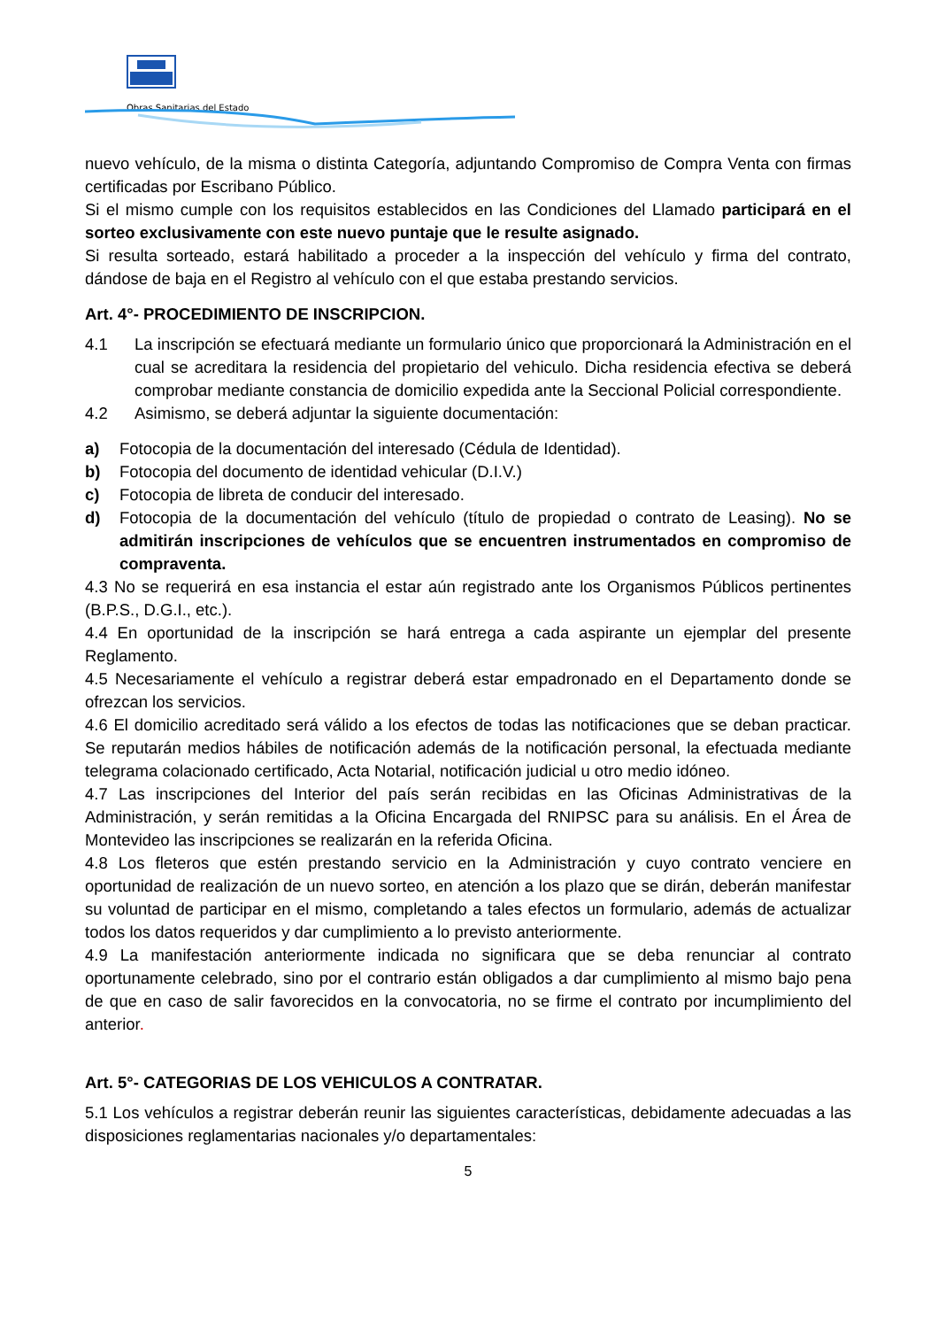Obras Sanitarias del Estado
nuevo vehículo, de la misma o distinta Categoría, adjuntando Compromiso de Compra Venta con firmas certificadas por Escribano Público.
Si el mismo cumple con los requisitos establecidos en las Condiciones del Llamado participará en el sorteo exclusivamente con este nuevo puntaje que le resulte asignado.
Si resulta sorteado, estará habilitado a proceder a la inspección del vehículo y firma del contrato, dándose de baja en el Registro al vehículo con el que estaba prestando servicios.
Art. 4°- PROCEDIMIENTO DE INSCRIPCION.
4.1 La inscripción se efectuará mediante un formulario único que proporcionará la Administración en el cual se acreditara la residencia del propietario del vehiculo. Dicha residencia efectiva se deberá comprobar mediante constancia de domicilio expedida ante la Seccional Policial correspondiente.
4.2 Asimismo, se deberá adjuntar la siguiente documentación:
a) Fotocopia de la documentación del interesado (Cédula de Identidad).
b) Fotocopia del documento de identidad vehicular (D.I.V.)
c) Fotocopia de libreta de conducir del interesado.
d) Fotocopia de la documentación del vehículo (título de propiedad o contrato de Leasing). No se admitirán inscripciones de vehículos que se encuentren instrumentados en compromiso de compraventa.
4.3 No se requerirá en esa instancia el estar aún registrado ante los Organismos Públicos pertinentes (B.P.S., D.G.I., etc.).
4.4 En oportunidad de la inscripción se hará entrega a cada aspirante un ejemplar del presente Reglamento.
4.5 Necesariamente el vehículo a registrar deberá estar empadronado en el Departamento donde se ofrezcan los servicios.
4.6 El domicilio acreditado será válido a los efectos de todas las notificaciones que se deban practicar. Se reputarán medios hábiles de notificación además de la notificación personal, la efectuada mediante telegrama colacionado certificado, Acta Notarial, notificación judicial u otro medio idóneo.
4.7 Las inscripciones del Interior del país serán recibidas en las Oficinas Administrativas de la Administración, y serán remitidas a la Oficina Encargada del RNIPSC para su análisis. En el Área de Montevideo las inscripciones se realizarán en la referida Oficina.
4.8 Los fleteros que estén prestando servicio en la Administración y cuyo contrato venciere en oportunidad de realización de un nuevo sorteo, en atención a los plazo que se dirán, deberán manifestar su voluntad de participar en el mismo, completando a tales efectos un formulario, además de actualizar todos los datos requeridos y dar cumplimiento a lo previsto anteriormente.
4.9 La manifestación anteriormente indicada no significara que se deba renunciar al contrato oportunamente celebrado, sino por el contrario están obligados a dar cumplimiento al mismo bajo pena de que en caso de salir favorecidos en la convocatoria, no se firme el contrato por incumplimiento del anterior.
Art. 5°- CATEGORIAS DE LOS VEHICULOS A CONTRATAR.
5.1 Los vehículos a registrar deberán reunir las siguientes características, debidamente adecuadas a las disposiciones reglamentarias nacionales y/o departamentales:
5